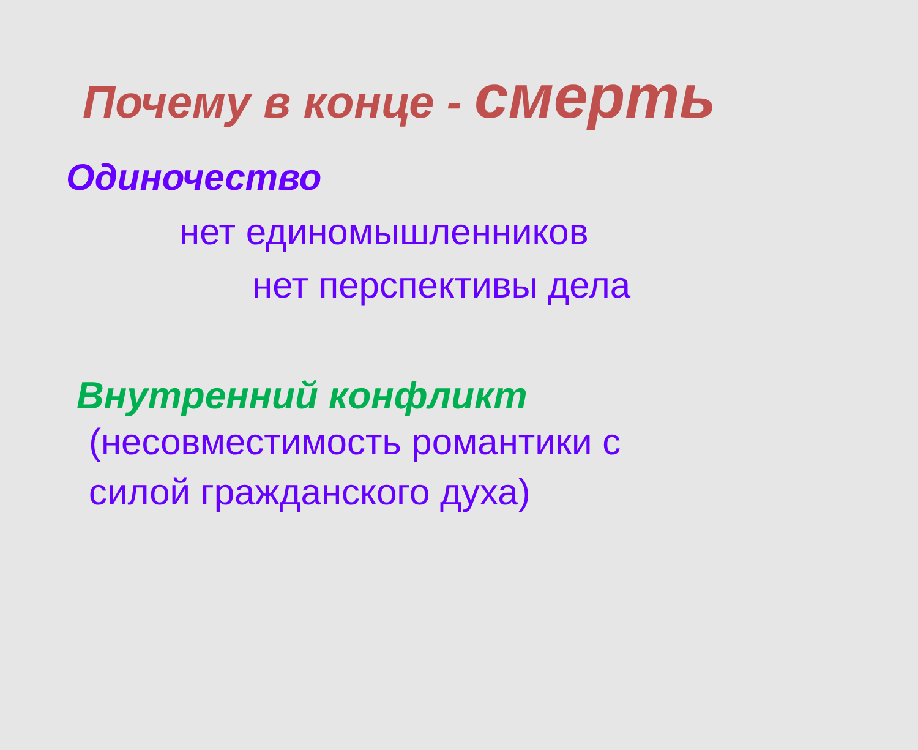Почему в конце - смерть
Одиночество
нет единомышленников
нет перспективы дела
Внутренний конфликт
(несовместимость романтики с
силой гражданского духа)